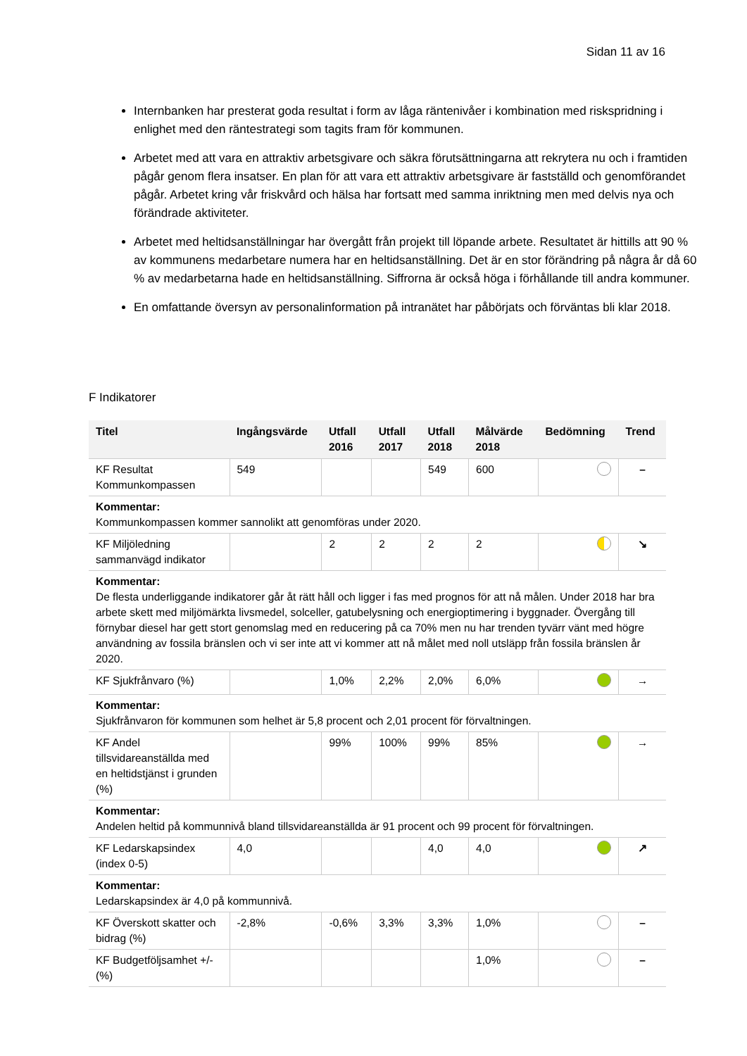Sidan 11 av 16
Internbanken har presterat goda resultat i form av låga räntenivåer i kombination med riskspridning i enlighet med den räntestrategi som tagits fram för kommunen.
Arbetet med att vara en attraktiv arbetsgivare och säkra förutsättningarna att rekrytera nu och i framtiden pågår genom flera insatser. En plan för att vara ett attraktiv arbetsgivare är fastställd och genomförandet pågår. Arbetet kring vår friskvård och hälsa har fortsatt med samma inriktning men med delvis nya och förändrade aktiviteter.
Arbetet med heltidsanställningar har övergått från projekt till löpande arbete. Resultatet är hittills att 90 % av kommunens medarbetare numera har en heltidsanställning. Det är en stor förändring på några år då 60 % av medarbetarna hade en heltidsanställning. Siffrorna är också höga i förhållande till andra kommuner.
En omfattande översyn av personalinformation på intranätet har påbörjats och förväntas bli klar 2018.
F Indikatorer
| Titel | Ingångsvärde | Utfall 2016 | Utfall 2017 | Utfall 2018 | Målvärde 2018 | Bedömning | Trend |
| --- | --- | --- | --- | --- | --- | --- | --- |
| KF Resultat Kommunkompassen | 549 | | | 549 | 600 | | – |
| Kommentar: Kommunkompassen kommer sannolikt att genomföras under 2020. | | | | | | | |
| KF Miljöledning sammanvägd indikator | | 2 | 2 | 2 | 2 | | ↘ |
| Kommentar: De flesta underliggande indikatorer går åt rätt håll och ligger i fas med prognos för att nå målen. Under 2018 har bra arbete skett med miljömärkta livsmedel, solceller, gatubelysning och energioptimering i byggnader. Övergång till förnybar diesel har gett stort genomslag med en reducering på ca 70% men nu har trenden tyvärr vänt med högre användning av fossila bränslen och vi ser inte att vi kommer att nå målet med noll utsläpp från fossila bränslen år 2020. | | | | | | | |
| KF Sjukfrånvaro (%) | | 1,0% | 2,2% | 2,0% | 6,0% | | → |
| Kommentar: Sjukfrånvaron för kommunen som helhet är 5,8 procent och 2,01 procent för förvaltningen. | | | | | | | |
| KF Andel tillsvidareanställda med en heltidstjänst i grunden (%) | | 99% | 100% | 99% | 85% | | → |
| Kommentar: Andelen heltid på kommunnivå bland tillsvidareanställda är 91 procent och 99 procent för förvaltningen. | | | | | | | |
| KF Ledarskapsindex (index 0-5) | 4,0 | | | 4,0 | 4,0 | | ↗ |
| Kommentar: Ledarskapsindex är 4,0 på kommunnivå. | | | | | | | |
| KF Överskott skatter och bidrag (%) | -2,8% | -0,6% | 3,3% | 3,3% | 1,0% | | – |
| KF Budgetföljsamhet +/- (%) | | | | | 1,0% | | – |